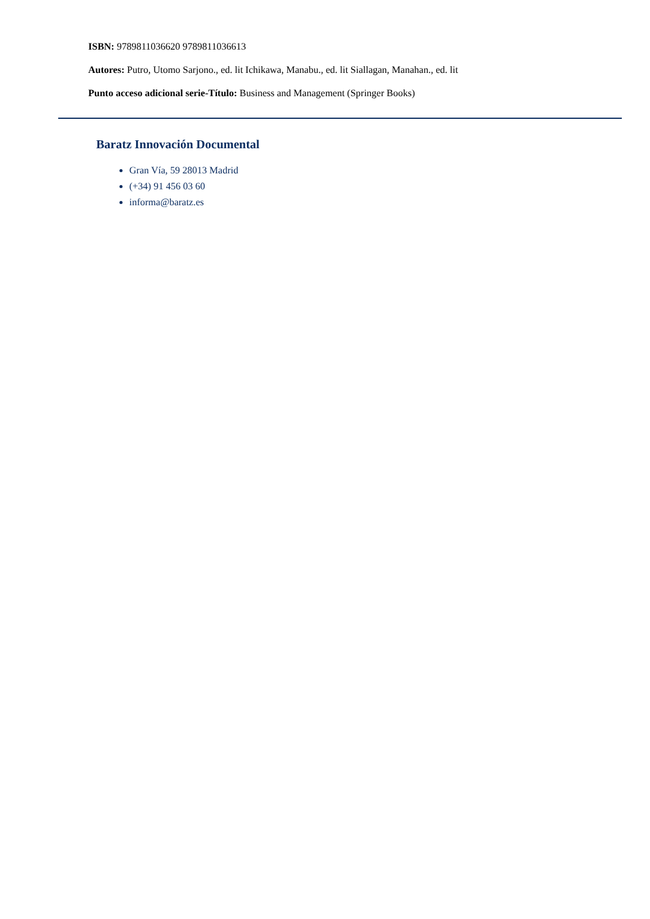ISBN: 9789811036620 9789811036613
Autores: Putro, Utomo Sarjono., ed. lit Ichikawa, Manabu., ed. lit Siallagan, Manahan., ed. lit
Punto acceso adicional serie-Título: Business and Management (Springer Books)
Baratz Innovación Documental
Gran Vía, 59 28013 Madrid
(+34) 91 456 03 60
informa@baratz.es